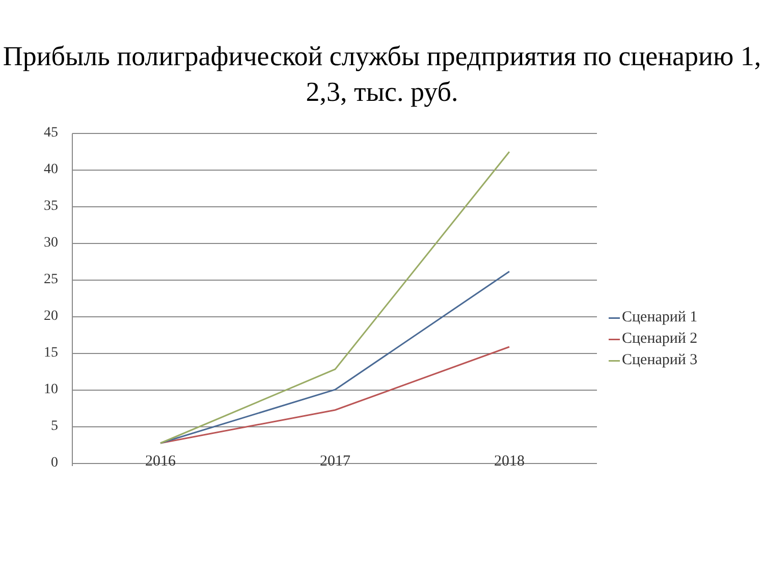Прибыль полиграфической службы предприятия по сценарию 1, 2,3, тыс. руб.
45
40
35
30
25
20
15
10
5
0 2016 2017 2018
Сценарий 1
Сценарий 2
Сценарий 3